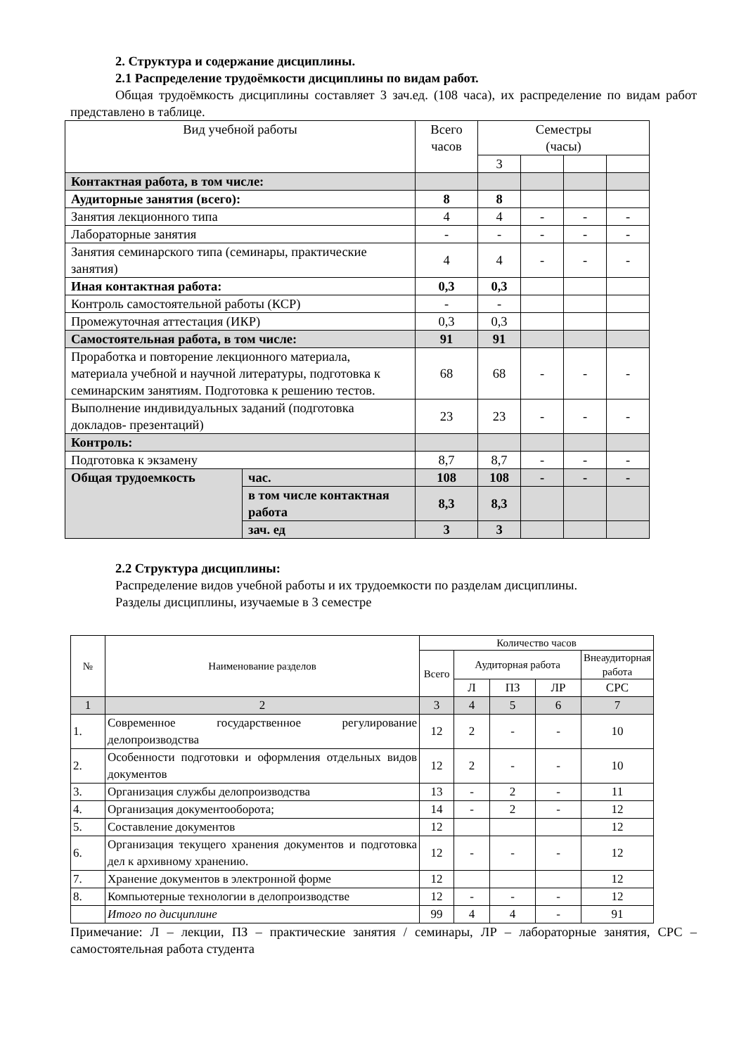2. Структура и содержание дисциплины.
2.1 Распределение трудоёмкости дисциплины по видам работ.
Общая трудоёмкость дисциплины составляет 3 зач.ед. (108 часа), их распределение по видам работ представлено в таблице.
| Вид учебной работы | | Всего часов | Семестры (часы) | | | |
| | | | 3 | | | |
| Контактная работа, в том числе: | | | | | | |
| Аудиторные занятия (всего): | | 8 | 8 | | | |
| Занятия лекционного типа | | 4 | 4 | - | - | - |
| Лабораторные занятия | | - | - | - | - | - |
| Занятия семинарского типа (семинары, практические занятия) | | 4 | 4 | - | - | - |
| Иная контактная работа: | | 0,3 | 0,3 | | | |
| Контроль самостоятельной работы (КСР) | | - | - | | | |
| Промежуточная аттестация (ИКР) | | 0,3 | 0,3 | | | |
| Самостоятельная работа, в том числе: | | 91 | 91 | | | |
| Проработка и повторение лекционного материала, материала учебной и научной литературы, подготовка к семинарским занятиям. Подготовка к решению тестов. | | 68 | 68 | - | - | - |
| Выполнение индивидуальных заданий (подготовка докладов- презентаций) | | 23 | 23 | - | - | - |
| Контроль: | | | | | | |
| Подготовка к экзамену | | 8,7 | 8,7 | - | - | - |
| Общая трудоемкость | час. | 108 | 108 | - | - | - |
| | в том числе контактная работа | 8,3 | 8,3 | | | |
| | зач. ед | 3 | 3 | | | |
2.2 Структура дисциплины:
Распределение видов учебной работы и их трудоемкости по разделам дисциплины.
Разделы дисциплины, изучаемые в 3 семестре
| № | Наименование разделов | Количество часов | | | | |
| | | Всего | Аудиторная работа | | | Внеаудиторная работа |
| | | | Л | ПЗ | ЛР | СРС |
| 1 | 2 | 3 | 4 | 5 | 6 | 7 |
| 1. | Современное государственное регулирование делопроизводства | 12 | 2 | - | - | 10 |
| 2. | Особенности подготовки и оформления отдельных видов документов | 12 | 2 | - | - | 10 |
| 3. | Организация службы делопроизводства | 13 | - | 2 | - | 11 |
| 4. | Организация документооборота; | 14 | - | 2 | - | 12 |
| 5. | Составление документов | 12 | | | | 12 |
| 6. | Организация текущего хранения документов и подготовка дел к архивному хранению. | 12 | - | - | - | 12 |
| 7. | Хранение документов в электронной форме | 12 | | | | 12 |
| 8. | Компьютерные технологии в делопроизводстве | 12 | - | - | - | 12 |
| | Итого по дисциплине | 99 | 4 | 4 | - | 91 |
Примечание: Л – лекции, ПЗ – практические занятия / семинары, ЛР – лабораторные занятия, СРС – самостоятельная работа студента